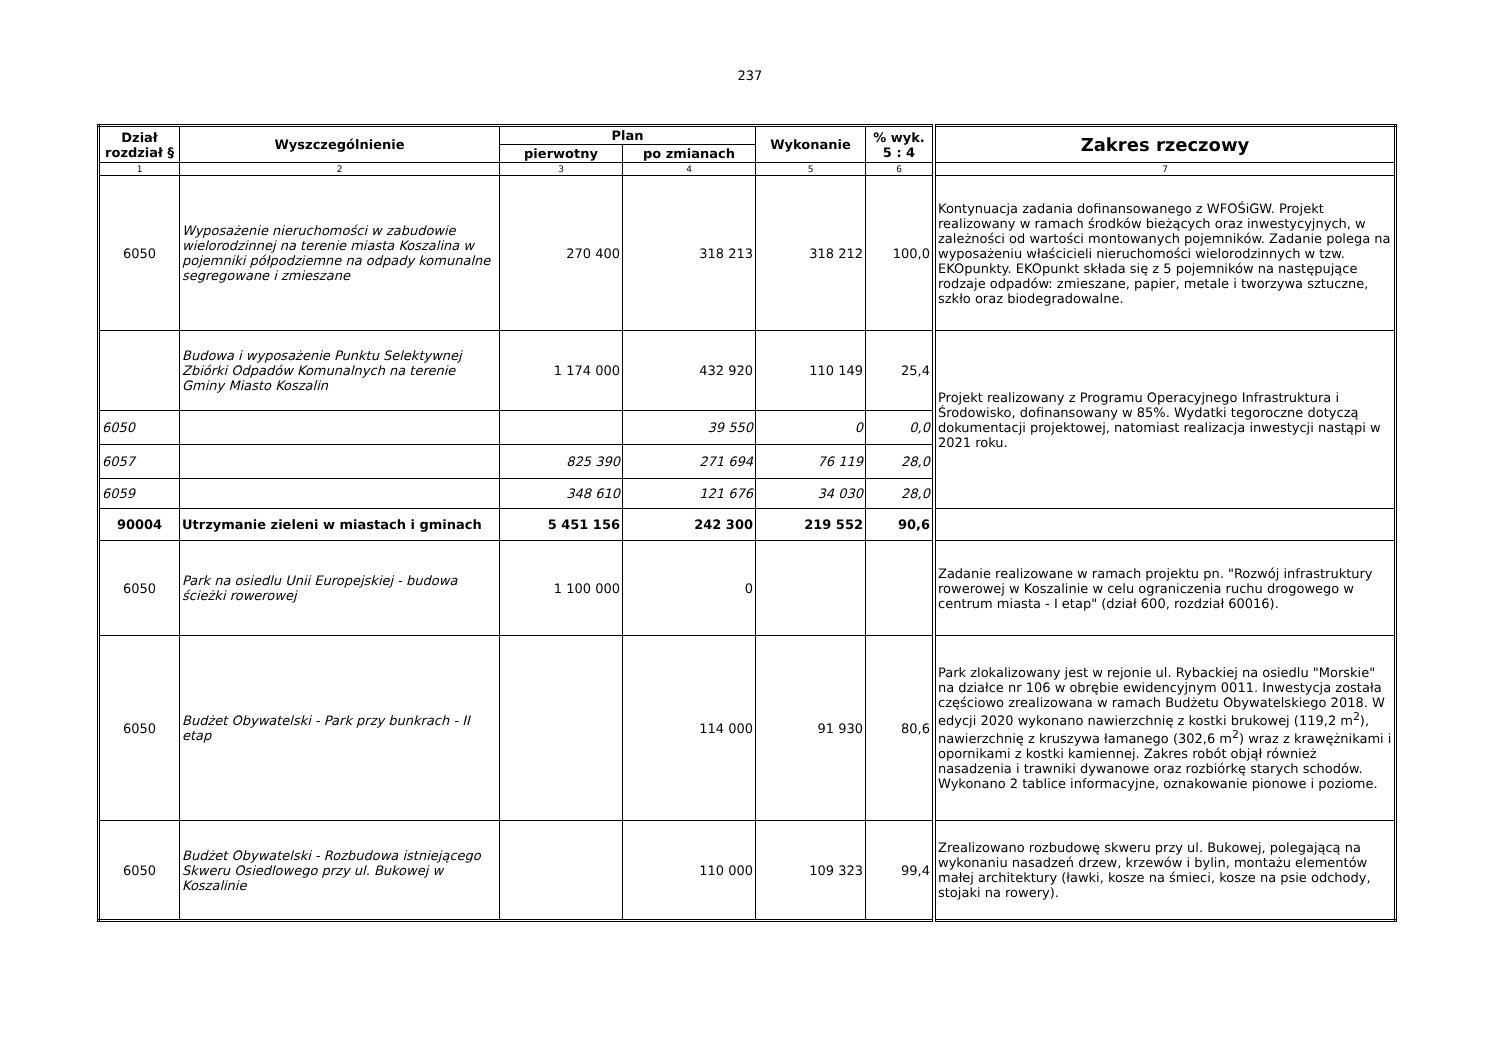237
| Dział rozdział § | Wyszczególnienie | Plan | | Wykonanie | % wyk. 5 : 4 | Zakres rzeczowy |
| --- | --- | --- | --- | --- | --- | --- |
| | | pierwotny | po zmianach | | | |
| 1 | 2 | 3 | 4 | 5 | 6 | 7 |
| 6050 | Wyposażenie nieruchomości w zabudowie wielorodzinnej na terenie miasta Koszalina w pojemniki półpodziemne na odpady komunalne segregowane i zmieszane | 270 400 | 318 213 | 318 212 | 100,0 | Kontynuacja zadania dofinansowanego z WFOŚiGW. Projekt realizowany w ramach środków bieżących oraz inwestycyjnych, w zależności od wartości montowanych pojemników. Zadanie polega na wyposażeniu właścicieli nieruchomości wielorodzinnych w tzw. EKOpunkty. EKOpunkt składa się z 5 pojemników na następujące rodzaje odpadów: zmieszane, papier, metale i tworzywa sztuczne, szkło oraz biodegradowalne. |
| | Budowa i wyposażenie Punktu Selektywnej Zbiórki Odpadów Komunalnych na terenie Gminy Miasto Koszalin | 1 174 000 | 432 920 | 110 149 | 25,4 | Projekt realizowany z Programu Operacyjnego Infrastruktura i Środowisko, dofinansowany w 85%. Wydatki tegoroczne dotyczą dokumentacji projektowej, natomiast realizacja inwestycji nastąpi w 2021 roku. |
| 6050 | | | 39 550 | 0 | 0,0 | |
| 6057 | | 825 390 | 271 694 | 76 119 | 28,0 | |
| 6059 | | 348 610 | 121 676 | 34 030 | 28,0 | |
| 90004 | Utrzymanie zieleni w miastach i gminach | 5 451 156 | 242 300 | 219 552 | 90,6 | |
| 6050 | Park na osiedlu Unii Europejskiej - budowa ścieżki rowerowej | 1 100 000 | 0 | | | Zadanie realizowane w ramach projektu pn. "Rozwój infrastruktury rowerowej w Koszalinie w celu ograniczenia ruchu drogowego w centrum miasta - I etap" (dział 600, rozdział 60016). |
| 6050 | Budżet Obywatelski - Park przy bunkrach - II etap | | 114 000 | 91 930 | 80,6 | Park zlokalizowany jest w rejonie ul. Rybackiej na osiedlu "Morskie" na działce nr 106 w obrębie ewidencyjnym 0011. Inwestycja została częściowo zrealizowana w ramach Budżetu Obywatelskiego 2018. W edycji 2020 wykonano nawierzchnię z kostki brukowej (119,2 m<sup>2</sup>), nawierzchnię z kruszywa łamanego (302,6 m<sup>2</sup>) wraz z krawężnikami i opornikami z kostki kamiennej. Zakres robót objął również nasadzenia i trawniki dywanowe oraz rozbiórkę starych schodów. Wykonano 2 tablice informacyjne, oznakowanie pionowe i poziome. |
| 6050 | Budżet Obywatelski - Rozbudowa istniejącego Skweru Osiedlowego przy ul. Bukowej w Koszalinie | | 110 000 | 109 323 | 99,4 | Zrealizowano rozbudowę skweru przy ul. Bukowej, polegającą na wykonaniu nasadzeń drzew, krzewów i bylin, montażu elementów małej architektury (ławki, kosze na śmieci, kosze na psie odchody, stojaki na rowery). |